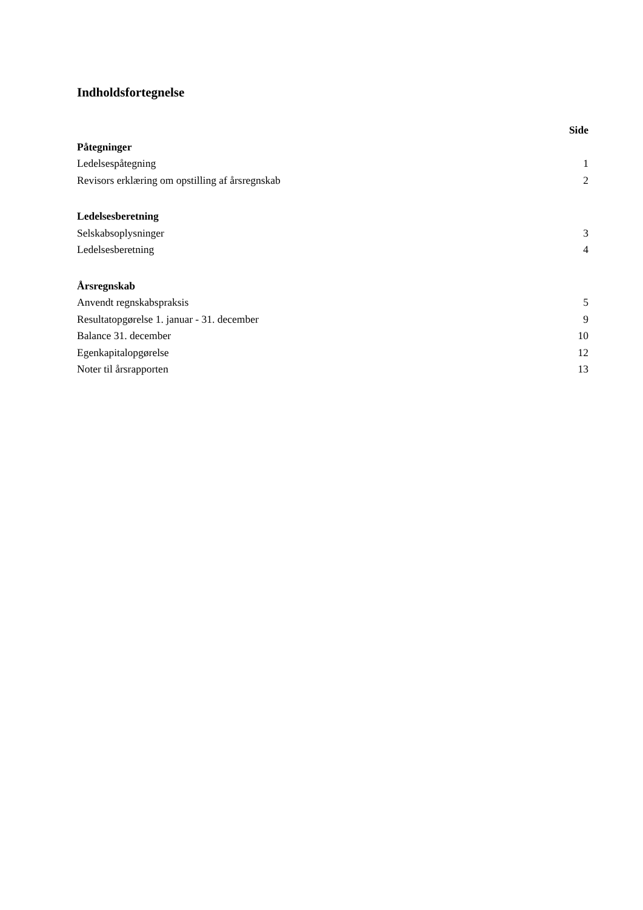Indholdsfortegnelse
| | Side |
| Påtegninger | |
| Ledelsespåtegning | 1 |
| Revisors erklæring om opstilling af årsregnskab | 2 |
| Ledelsesberetning | |
| Selskabsoplysninger | 3 |
| Ledelsesberetning | 4 |
| Årsregnskab | |
| Anvendt regnskabspraksis | 5 |
| Resultatopgørelse 1. januar - 31. december | 9 |
| Balance 31. december | 10 |
| Egenkapitalopgørelse | 12 |
| Noter til årsrapporten | 13 |